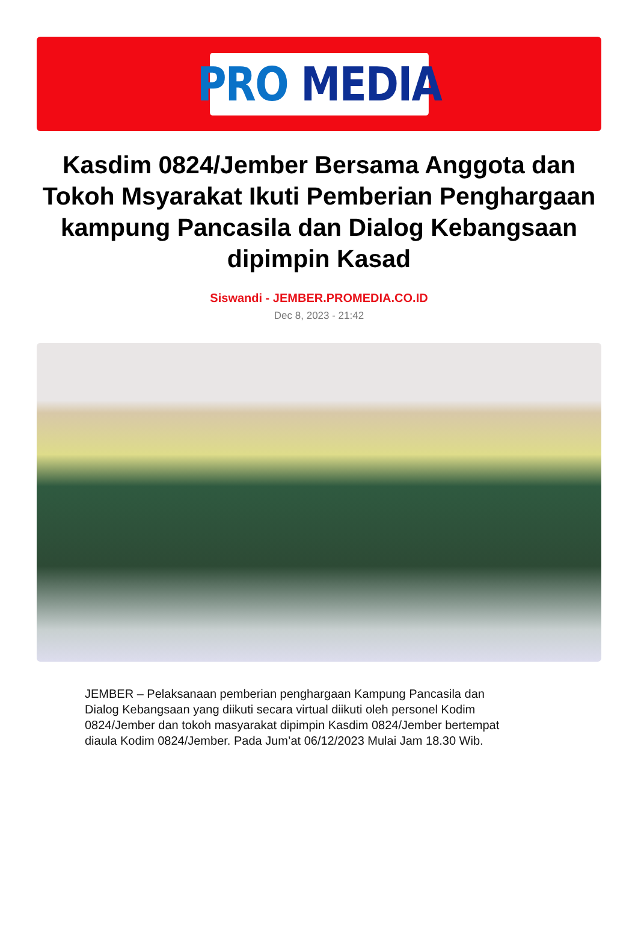PRO MEDIA
Kasdim 0824/Jember Bersama Anggota dan Tokoh Msyarakat Ikuti Pemberian Penghargaan kampung Pancasila dan Dialog Kebangsaan dipimpin Kasad
Siswandi - JEMBER.PROMEDIA.CO.ID
Dec 8, 2023 - 21:42
JEMBER – Pelaksanaan pemberian penghargaan Kampung Pancasila dan Dialog Kebangsaan yang diikuti secara virtual diikuti oleh personel Kodim 0824/Jember dan tokoh masyarakat dipimpin Kasdim 0824/Jember bertempat diaula Kodim 0824/Jember. Pada Jum’at 06/12/2023 Mulai Jam 18.30 Wib.